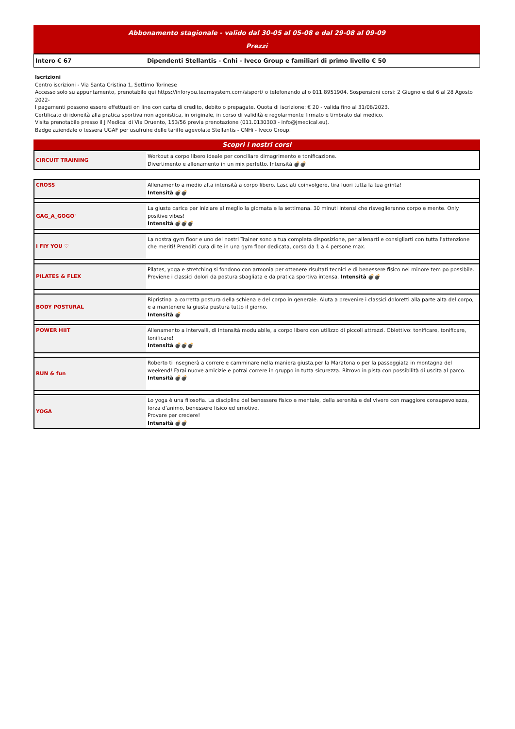Abbonamento stagionale - valido dal 30-05 al 05-08 e dal 29-08 al 09-09
Prezzi
Intero € 67 Dipendenti Stellantis - Cnhi - Iveco Group e familiari di primo livello € 50
Iscrizioni
Centro iscrizioni - Via Santa Cristina 1, Settimo Torinese
Accesso solo su appuntamento, prenotabile qui https://inforyou.teamsystem.com/sisport/ o telefonando allo 011.8951904. Sospensioni corsi: 2 Giugno e dal 6 al 28 Agosto 2022-
I pagamenti possono essere effettuati on line con carta di credito, debito o prepagate. Quota di iscrizione: € 20 - valida fino al 31/08/2023.
Certificato di idoneità alla pratica sportiva non agonistica, in originale, in corso di validità e regolarmente firmato e timbrato dal medico.
Visita prenotabile presso il J Medical di Via Druento, 153/56 previa prenotazione (011.0130303 - info@jmedical.eu).
Badge aziendale o tessera UGAF per usufruire delle tariffe agevolate Stellantis - CNHi - Iveco Group.
Scopri i nostri corsi
| CIRCUIT TRAINING | Workout a corpo libero ideale per conciliare dimagrimento e tonificazione. Divertimento e allenamento in un mix perfetto. Intensità 💣💣 |
| CROSS | Allenamento a medio alta intensità a corpo libero. Lasciati coinvolgere, tira fuori tutta la tua grinta! Intensità 💣💣 |
| GAG_A_GOGO' | La giusta carica per iniziare al meglio la giornata e la settimana. 30 minuti intensi che risveglieranno corpo e mente. Only positive vibes! Intensità 💣💣💣 |
| I FIY YOU ♡ | La nostra gym floor e uno dei nostri Trainer sono a tua completa disposizione, per allenarti e consigliarti con tutta l'attenzione che meriti! Prenditi cura di te in una gym floor dedicata, corso da 1 a 4 persone max. |
| PILATES & FLEX | Pilates, yoga e stretching si fondono con armonia per ottenere risultati tecnici e di benessere fisico nel minore tem po possibile. Previene i classici dolori da postura sbagliata e da pratica sportiva intensa. Intensità 💣💣 |
| BODY POSTURAL | Ripristina la corretta postura della schiena e del corpo in generale. Aiuta a prevenire i classici doloretti alla parte alta del corpo, e a mantenere la giusta pustura tutto il giorno. Intensità 💣 |
| POWER HIIT | Allenamento a intervalli, di intensità modulabile, a corpo libero con utilizzo di piccoli attrezzi. Obiettivo: tonificare, tonificare, tonificare! Intensità 💣💣💣 |
| RUN & fun | Roberto ti insegnerà a correre e camminare nella maniera giusta,per la Maratona o per la passeggiata in montagna del weekend! Farai nuove amicizie e potrai correre in gruppo in tutta sicurezza. Ritrovo in pista con possibilità di uscita al parco. Intensità 💣💣 |
| YOGA | Lo yoga è una filosofia. La disciplina del benessere fisico e mentale, della serenità e del vivere con maggiore consapevolezza, forza d’animo, benessere fisico ed emotivo. Provare per credere! Intensità 💣💣 |